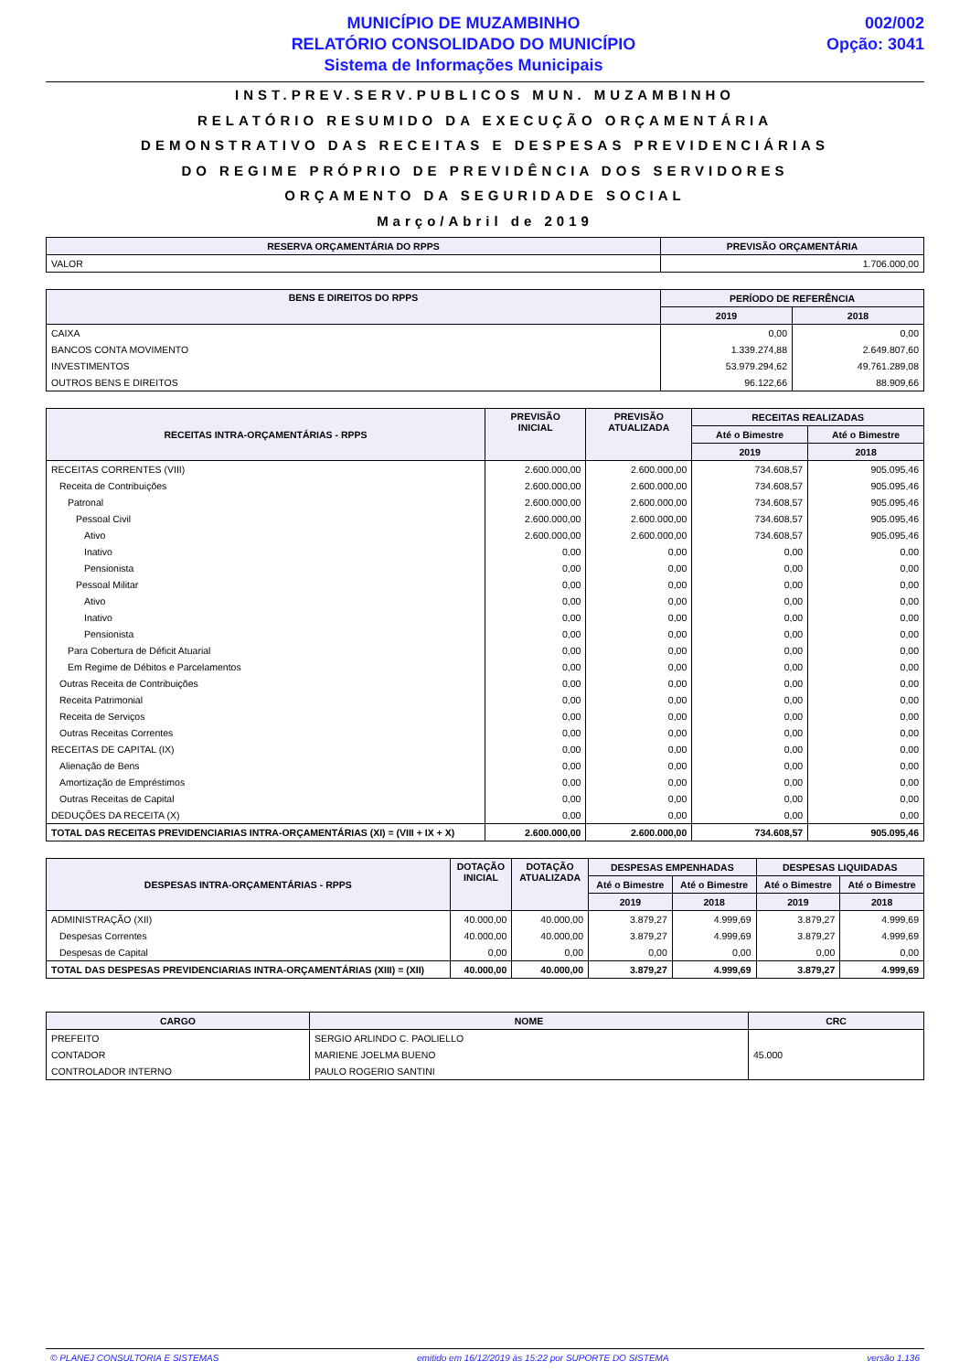MUNICÍPIO DE MUZAMBINHO
RELATÓRIO CONSOLIDADO DO MUNICÍPIO
Sistema de Informações Municipais
002/002
Opção: 3041
INST.PREV.SERV.PUBLICOS MUN. MUZAMBINHO
RELATÓRIO RESUMIDO DA EXECUÇÃO ORÇAMENTÁRIA
DEMONSTRATIVO DAS RECEITAS E DESPESAS PREVIDENCIÁRIAS
DO REGIME PRÓPRIO DE PREVIDÊNCIA DOS SERVIDORES
ORÇAMENTO DA SEGURIDADE SOCIAL
Março/Abril de 2019
| RESERVA ORÇAMENTÁRIA DO RPPS | PREVISÃO ORÇAMENTÁRIA |
| --- | --- |
| VALOR | 1.706.000,00 |
| BENS E DIREITOS DO RPPS | PERÍODO DE REFERÊNCIA | |
| --- | --- | --- |
| | 2019 | 2018 |
| CAIXA | 0,00 | 0,00 |
| BANCOS CONTA MOVIMENTO | 1.339.274,88 | 2.649.807,60 |
| INVESTIMENTOS | 53.979.294,62 | 49.761.289,08 |
| OUTROS BENS E DIREITOS | 96.122,66 | 88.909,66 |
| RECEITAS INTRA-ORÇAMENTÁRIAS - RPPS | PREVISÃO INICIAL | PREVISÃO ATUALIZADA | RECEITAS REALIZADAS | |
| --- | --- | --- | --- | --- |
| | | | Até o Bimestre | Até o Bimestre |
| | | | 2019 | 2018 |
| RECEITAS CORRENTES (VIII) | 2.600.000,00 | 2.600.000,00 | 734.608,57 | 905.095,46 |
| Receita de Contribuições | 2.600.000,00 | 2.600.000,00 | 734.608,57 | 905.095,46 |
| Patronal | 2.600.000,00 | 2.600.000,00 | 734.608,57 | 905.095,46 |
| Pessoal Civil | 2.600.000,00 | 2.600.000,00 | 734.608,57 | 905.095,46 |
| Ativo | 2.600.000,00 | 2.600.000,00 | 734.608,57 | 905.095,46 |
| Inativo | 0,00 | 0,00 | 0,00 | 0,00 |
| Pensionista | 0,00 | 0,00 | 0,00 | 0,00 |
| Pessoal Militar | 0,00 | 0,00 | 0,00 | 0,00 |
| Ativo | 0,00 | 0,00 | 0,00 | 0,00 |
| Inativo | 0,00 | 0,00 | 0,00 | 0,00 |
| Pensionista | 0,00 | 0,00 | 0,00 | 0,00 |
| Para Cobertura de Déficit Atuarial | 0,00 | 0,00 | 0,00 | 0,00 |
| Em Regime de Débitos e Parcelamentos | 0,00 | 0,00 | 0,00 | 0,00 |
| Outras Receita de Contribuições | 0,00 | 0,00 | 0,00 | 0,00 |
| Receita Patrimonial | 0,00 | 0,00 | 0,00 | 0,00 |
| Receita de Serviços | 0,00 | 0,00 | 0,00 | 0,00 |
| Outras Receitas Correntes | 0,00 | 0,00 | 0,00 | 0,00 |
| RECEITAS DE CAPITAL (IX) | 0,00 | 0,00 | 0,00 | 0,00 |
| Alienação de Bens | 0,00 | 0,00 | 0,00 | 0,00 |
| Amortização de Empréstimos | 0,00 | 0,00 | 0,00 | 0,00 |
| Outras Receitas de Capital | 0,00 | 0,00 | 0,00 | 0,00 |
| DEDUÇÕES DA RECEITA (X) | 0,00 | 0,00 | 0,00 | 0,00 |
| TOTAL DAS RECEITAS PREVIDENCIARIAS INTRA-ORÇAMENTÁRIAS (XI) = (VIII + IX + X) | 2.600.000,00 | 2.600.000,00 | 734.608,57 | 905.095,46 |
| DESPESAS INTRA-ORÇAMENTÁRIAS - RPPS | DOTAÇÃO INICIAL | DOTAÇÃO ATUALIZADA | DESPESAS EMPENHADAS | | DESPESAS LIQUIDADAS | |
| --- | --- | --- | --- | --- | --- | --- |
| | | | Até o Bimestre | Até o Bimestre | Até o Bimestre | Até o Bimestre |
| | | | 2019 | 2018 | 2019 | 2018 |
| ADMINISTRAÇÃO (XII) | 40.000,00 | 40.000,00 | 3.879,27 | 4.999,69 | 3.879,27 | 4.999,69 |
| Despesas Correntes | 40.000,00 | 40.000,00 | 3.879,27 | 4.999,69 | 3.879,27 | 4.999,69 |
| Despesas de Capital | 0,00 | 0,00 | 0,00 | 0,00 | 0,00 | 0,00 |
| TOTAL DAS DESPESAS PREVIDENCIARIAS INTRA-ORÇAMENTÁRIAS (XIII) = (XII) | 40.000,00 | 40.000,00 | 3.879,27 | 4.999,69 | 3.879,27 | 4.999,69 |
| CARGO | NOME | CRC |
| --- | --- | --- |
| PREFEITO | SERGIO ARLINDO C. PAOLIELLO | |
| CONTADOR | MARIENE JOELMA BUENO | 45.000 |
| CONTROLADOR INTERNO | PAULO ROGERIO SANTINI | |
© PLANEJ CONSULTORIA E SISTEMAS emitido em 16/12/2019 às 15:22 por SUPORTE DO SISTEMA versão 1.136